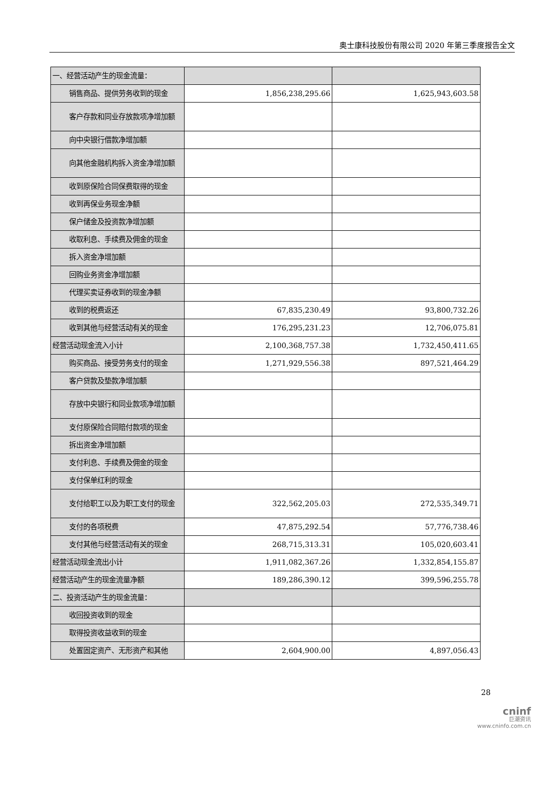奥士康科技股份有限公司 2020 年第三季度报告全文
| 一、经营活动产生的现金流量： | | |
| 销售商品、提供劳务收到的现金 | 1,856,238,295.66 | 1,625,943,603.58 |
| 客户存款和同业存放款项净增加额 | | |
| 向中央银行借款净增加额 | | |
| 向其他金融机构拆入资金净增加额 | | |
| 收到原保险合同保费取得的现金 | | |
| 收到再保业务现金净额 | | |
| 保户储金及投资款净增加额 | | |
| 收取利息、手续费及佣金的现金 | | |
| 拆入资金净增加额 | | |
| 回购业务资金净增加额 | | |
| 代理买卖证券收到的现金净额 | | |
| 收到的税费返还 | 67,835,230.49 | 93,800,732.26 |
| 收到其他与经营活动有关的现金 | 176,295,231.23 | 12,706,075.81 |
| 经营活动现金流入小计 | 2,100,368,757.38 | 1,732,450,411.65 |
| 购买商品、接受劳务支付的现金 | 1,271,929,556.38 | 897,521,464.29 |
| 客户贷款及垫款净增加额 | | |
| 存放中央银行和同业款项净增加额 | | |
| 支付原保险合同赔付款项的现金 | | |
| 拆出资金净增加额 | | |
| 支付利息、手续费及佣金的现金 | | |
| 支付保单红利的现金 | | |
| 支付给职工以及为职工支付的现金 | 322,562,205.03 | 272,535,349.71 |
| 支付的各项税费 | 47,875,292.54 | 57,776,738.46 |
| 支付其他与经营活动有关的现金 | 268,715,313.31 | 105,020,603.41 |
| 经营活动现金流出小计 | 1,911,082,367.26 | 1,332,854,155.87 |
| 经营活动产生的现金流量净额 | 189,286,390.12 | 399,596,255.78 |
| 二、投资活动产生的现金流量： | | |
| 收回投资收到的现金 | | |
| 取得投资收益收到的现金 | | |
| 处置固定资产、无形资产和其他 | 2,604,900.00 | 4,897,056.43 |
28
cninf
巨潮资讯
www.cninfo.com.cn